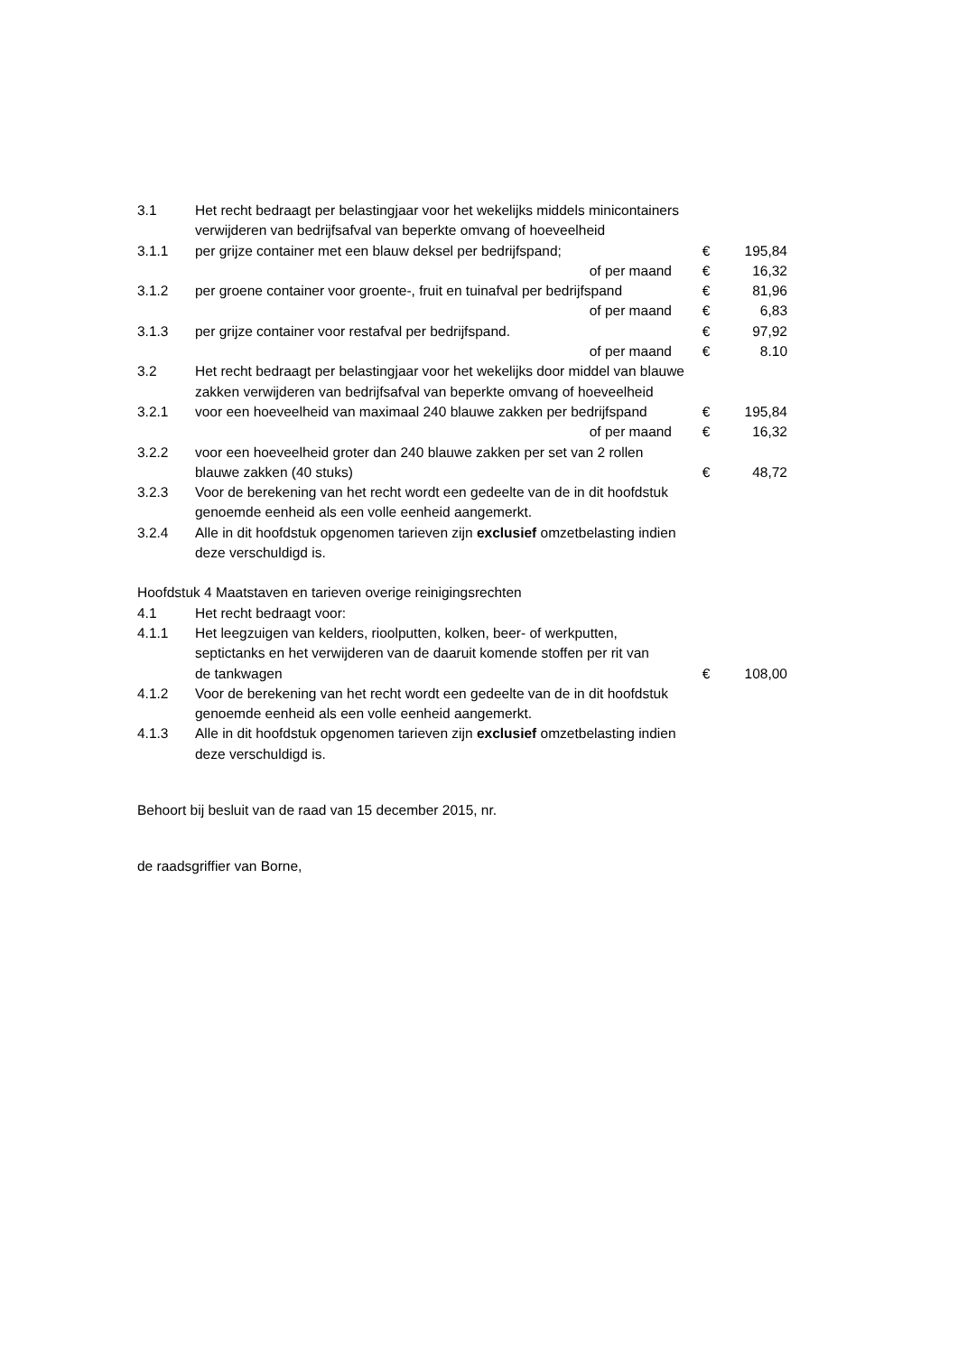| 3.1 | Het recht bedraagt per belastingjaar voor het wekelijks middels minicontainers | | |
| | verwijderen van bedrijfsafval van beperkte omvang of hoeveelheid | | |
| 3.1.1 | per grijze container met een blauw deksel per bedrijfspand; | € | 195,84 |
| | of per maand | € | 16,32 |
| 3.1.2 | per groene container voor groente-, fruit en tuinafval per bedrijfspand | € | 81,96 |
| | of per maand | € | 6,83 |
| 3.1.3 | per grijze container voor restafval per bedrijfspand. | € | 97,92 |
| | of per maand | € | 8.10 |
| 3.2 | Het recht bedraagt per belastingjaar voor het wekelijks door middel van blauwe | | |
| | zakken verwijderen van bedrijfsafval van beperkte omvang of hoeveelheid | | |
| 3.2.1 | voor een hoeveelheid van maximaal 240 blauwe zakken per bedrijfspand | € | 195,84 |
| | of per maand | € | 16,32 |
| 3.2.2 | voor een hoeveelheid groter dan 240 blauwe zakken per set van 2 rollen | | |
| | blauwe zakken (40 stuks) | € | 48,72 |
| 3.2.3 | Voor de berekening van het recht wordt een gedeelte van de in dit hoofdstuk genoemde eenheid als een volle eenheid aangemerkt. | | |
| 3.2.4 | Alle in dit hoofdstuk opgenomen tarieven zijn exclusief omzetbelasting indien deze verschuldigd is. | | |
Hoofdstuk 4 Maatstaven en tarieven overige reinigingsrechten
| 4.1 | Het recht bedraagt voor: | | |
| 4.1.1 | Het leegzuigen van kelders, rioolputten, kolken, beer- of werkputten, septictanks en het verwijderen van de daaruit komende stoffen per rit van de tankwagen | € | 108,00 |
| 4.1.2 | Voor de berekening van het recht wordt een gedeelte van de in dit hoofdstuk genoemde eenheid als een volle eenheid aangemerkt. | | |
| 4.1.3 | Alle in dit hoofdstuk opgenomen tarieven zijn exclusief omzetbelasting indien deze verschuldigd is. | | |
Behoort bij besluit van de raad van 15 december 2015, nr.
de raadsgriffier van Borne,